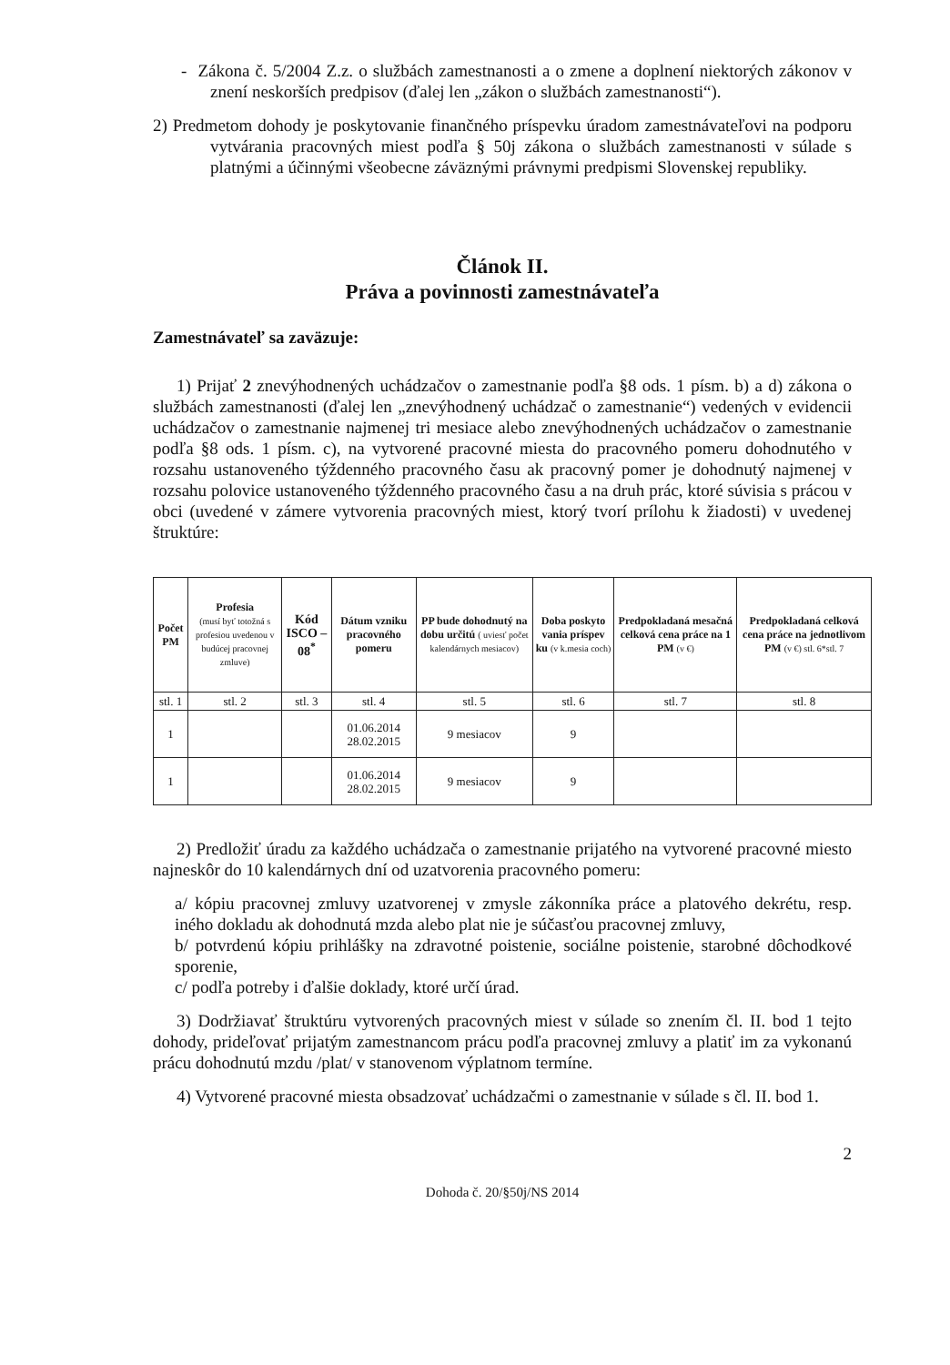- Zákona č. 5/2004 Z.z. o službách zamestnanosti a o zmene a doplnení niektorých zákonov v znení neskorších predpisov (ďalej len „zákon o službách zamestnanosti“).
2) Predmetom dohody je poskytovanie finančného príspevku úradom zamestnávateľovi na podporu vytvárania pracovných miest podľa § 50j zákona o službách zamestnanosti v súlade s platnými a účinnými všeobecne záväznými právnymi predpismi Slovenskej republiky.
Článok II.
Práva a povinnosti zamestnávateľa
Zamestnávateľ sa zaväzuje:
1) Prijať 2 znevýhodnených uchádzačov o zamestnanie podľa §8 ods. 1 písm. b) a d) zákona o službách zamestnanosti (ďalej len „znevýhodnený uchádzač o zamestnanie“) vedených v evidencii uchádzačov o zamestnanie najmenej tri mesiace alebo znevýhodnených uchádzačov o zamestnanie podľa §8 ods. 1 písm. c), na vytvorené pracovné miesta do pracovného pomeru dohodnutého v rozsahu ustanoveného týždenného pracovného času ak pracovný pomer je dohodnutý najmenej v rozsahu polovice ustanoveného týždenného pracovného času a na druh prác, ktoré súvisia s prácou v obci (uvedené v zámere vytvorenia pracovných miest, ktorý tvorí prílohu k žiadosti) v uvedenej štruktúre:
| Počet PM | Profesia (musí byť totožná s profesiou uvedenou v budúcej pracovnej zmluve) | Kód ISCO – 08<sup>*</sup> | Dátum vzniku pracovného pomeru | PP bude dohodnutý na dobu určitú ( uviesť počet kalendárnych mesiacov) | Doba poskyto vania príspev ku (v k.mesia coch) | Predpokladaná mesačná celková cena práce na 1 PM (v €) | Predpokladaná celková cena práce na jednotlivom PM (v €) stl. 6*stl. 7 |
| --- | --- | --- | --- | --- | --- | --- | --- |
| stl. 1 | stl. 2 | stl. 3 | stl. 4 | stl. 5 | stl. 6 | stl. 7 | stl. 8 |
| 1 | | | 01.06.2014 28.02.2015 | 9 mesiacov | 9 | | |
| 1 | | | 01.06.2014 28.02.2015 | 9 mesiacov | 9 | | |
2) Predložiť úradu za každého uchádzača o zamestnanie prijatého na vytvorené pracovné miesto najneskôr do 10 kalendárnych dní od uzatvorenia pracovného pomeru:
a/ kópiu pracovnej zmluvy uzatvorenej v zmysle zákonníka práce a platového dekrétu, resp. iného dokladu ak dohodnutá mzda alebo plat nie je súčasťou pracovnej zmluvy,
b/ potvrdenú kópiu prihlášky na zdravotné poistenie, sociálne poistenie, starobné dôchodkové sporenie,
c/ podľa potreby i ďalšie doklady, ktoré určí úrad.
3) Dodržiavať štruktúru vytvorených pracovných miest v súlade so znením čl. II. bod 1 tejto dohody, prideľovať prijatým zamestnancom prácu podľa pracovnej zmluvy a platiť im za vykonanú prácu dohodnutú mzdu /plat/ v stanovenom výplatnom termíne.
4) Vytvorené pracovné miesta obsadzovať uchádzačmi o zamestnanie v súlade s čl. II. bod 1.
2
Dohoda č. 20/§50j/NS 2014